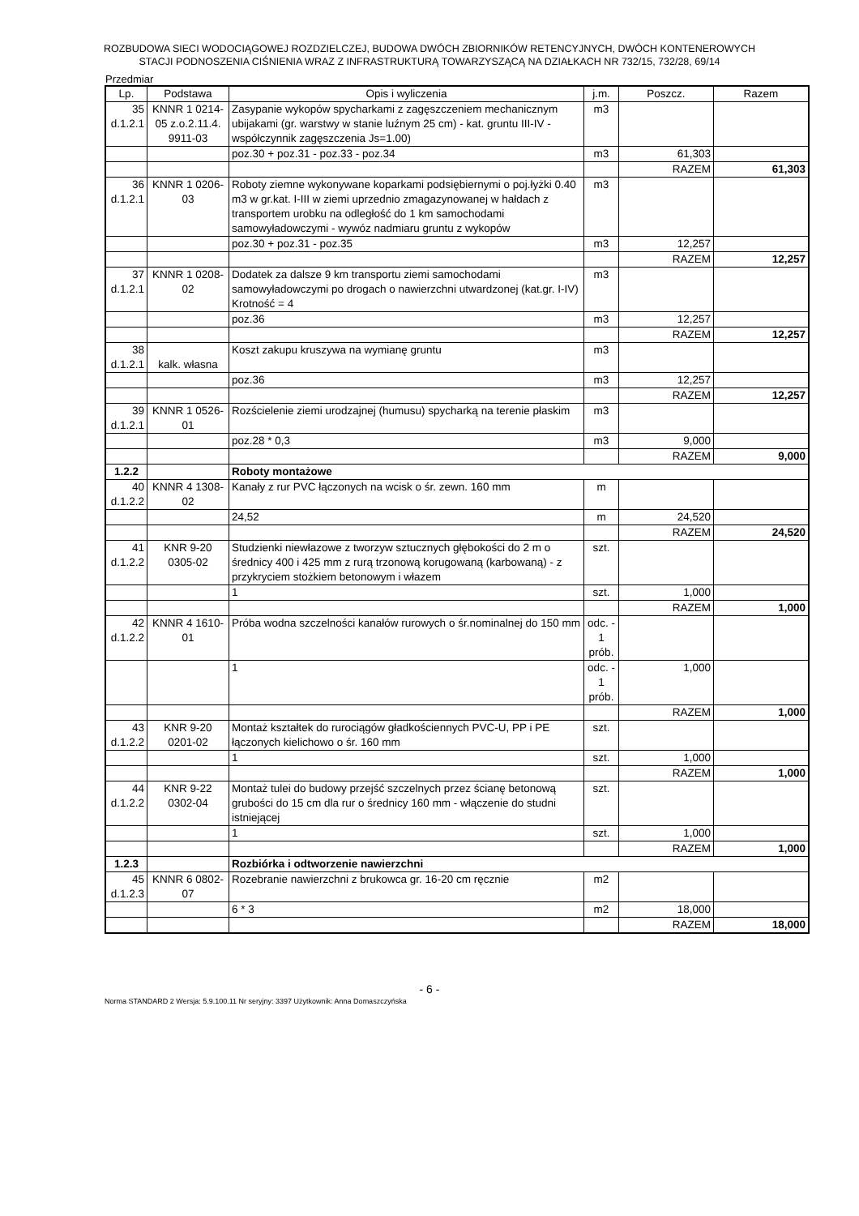ROZBUDOWA SIECI WODOCIĄGOWEJ ROZDZIELCZEJ, BUDOWA DWÓCH ZBIORNIKÓW RETENCYJNYCH, DWÓCH KONTENEROWYCH
STACJI PODNOSZENIA CIŚNIENIA WRAZ Z INFRASTRUKTURĄ TOWARZYSZĄCĄ NA DZIAŁKACH NR 732/15, 732/28, 69/14
Przedmiar
| Lp. | Podstawa | Opis i wyliczenia | j.m. | Poszcz. | Razem |
| --- | --- | --- | --- | --- | --- |
| 35 d.1.2.1 | KNNR 1 0214-05 z.o.2.11.4. 9911-03 | Zasypanie wykopów spycharkami z zagęszczeniem mechanicznym ubijakami (gr. warstwy w stanie luźnym 25 cm) - kat. gruntu III-IV - współczynnik zagęszczenia Js=1.00) | m3 | | |
| | | poz.30 + poz.31 - poz.33 - poz.34 | m3 | 61,303 | |
| | | | | RAZEM | 61,303 |
| 36 d.1.2.1 | KNNR 1 0206-03 | Roboty ziemne wykonywane koparkami podsiębiernymi o poj.łyżki 0.40 m3 w gr.kat. I-III w ziemi uprzednio zmagazynowanej w hałdach z transportem urobku na odległość do 1 km samochodami samowyładowczymi - wywóz nadmiaru gruntu z wykopów | m3 | | |
| | | poz.30 + poz.31 - poz.35 | m3 | 12,257 | |
| | | | | RAZEM | 12,257 |
| 37 d.1.2.1 | KNNR 1 0208-02 | Dodatek za dalsze 9 km transportu ziemi samochodami samowyładowczymi po drogach o nawierzchni utwardzonej (kat.gr. I-IV) Krotność = 4 | m3 | | |
| | | poz.36 | m3 | 12,257 | |
| | | | | RAZEM | 12,257 |
| 38 d.1.2.1 | kalk. własna | Koszt zakupu kruszywa na wymianę gruntu | m3 | | |
| | | poz.36 | m3 | 12,257 | |
| | | | | RAZEM | 12,257 |
| 39 d.1.2.1 | KNNR 1 0526-01 | Rozścielenie ziemi urodzajnej (humusu) spycharką na terenie płaskim | m3 | | |
| | | poz.28 * 0,3 | m3 | 9,000 | |
| | | | | RAZEM | 9,000 |
| 1.2.2 | | Roboty montażowe | | | |
| 40 d.1.2.2 | KNNR 4 1308-02 | Kanały z rur PVC łączonych na wcisk o śr. zewn. 160 mm | m | | |
| | | 24,52 | m | 24,520 | |
| | | | | RAZEM | 24,520 |
| 41 d.1.2.2 | KNR 9-20 0305-02 | Studzienki niewłazowe z tworzyw sztucznych głębokości do 2 m o średnicy 400 i 425 mm z rurą trzonową korugowaną (karbowaną) - z przykryciem stożkiem betonowym i włazem | szt. | | |
| | | 1 | szt. | 1,000 | |
| | | | | RAZEM | 1,000 |
| 42 d.1.2.2 | KNNR 4 1610-01 | Próba wodna szczelności kanałów rurowych o śr.nominalnej do 150 mm | odc. - 1 prób. | | |
| | | 1 | odc. - 1 prób. | 1,000 | |
| | | | | RAZEM | 1,000 |
| 43 d.1.2.2 | KNR 9-20 0201-02 | Montaż kształtek do rurociągów gładkościennych PVC-U, PP i PE łączonych kielichowo o śr. 160 mm | szt. | | |
| | | 1 | szt. | 1,000 | |
| | | | | RAZEM | 1,000 |
| 44 d.1.2.2 | KNR 9-22 0302-04 | Montaż tulei do budowy przejść szczelnych przez ścianę betonową grubości do 15 cm dla rur o średnicy 160 mm - włączenie do studni istniejącej | szt. | | |
| | | 1 | szt. | 1,000 | |
| | | | | RAZEM | 1,000 |
| 1.2.3 | | Rozbiórka i odtworzenie nawierzchni | | | |
| 45 d.1.2.3 | KNNR 6 0802-07 | Rozebranie nawierzchni z brukowca gr. 16-20 cm ręcznie | m2 | | |
| | | 6 * 3 | m2 | 18,000 | |
| | | | | RAZEM | 18,000 |
- 6 -
Norma STANDARD 2 Wersja: 5.9.100.11 Nr seryjny: 3397 Użytkownik: Anna Domaszczyńska